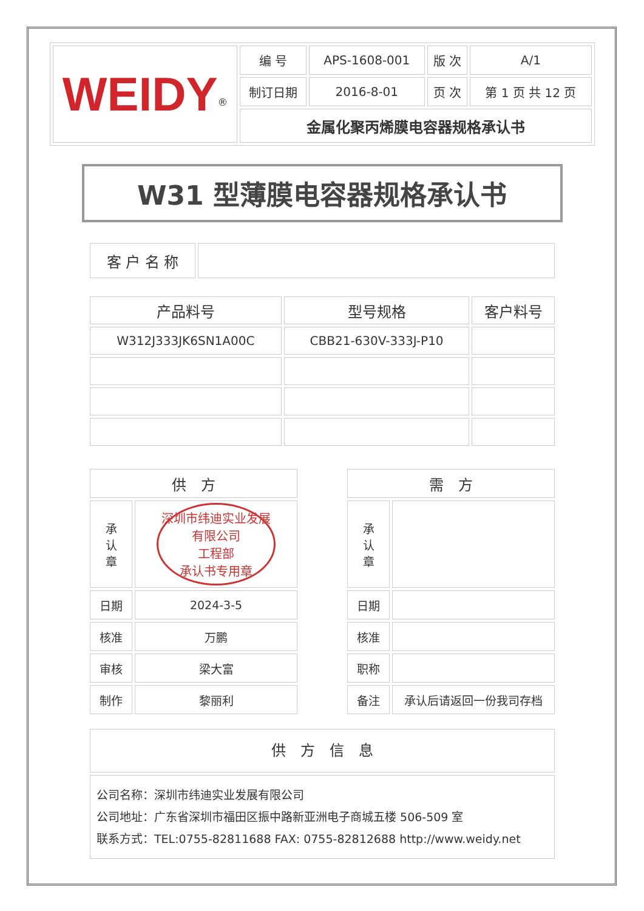| WEIDY<sup>®</sup> | 编 号 | APS-1608-001 | 版 次 | A/1 |
| | 制订日期 | 2016-8-01 | 页 次 | 第 1 页 共 12 页 |
| | 金属化聚丙烯膜电容器规格承认书 | | | |
W31 型薄膜电容器规格承认书
| 客 户 名 称 | |
| 产品料号 | 型号规格 | 客户料号 |
| W312J333JK6SN1A00C | CBB21-630V-333J-P10 | |
| 供 方 | |
| 承 认 章 | 深圳市纬迪实业发展有限公司 工程部 承认书专用章 |
| 日期 | 2024-3-5 |
| 核准 | 万鹏 |
| 审核 | 梁大富 |
| 制作 | 黎丽利 |
| 需 方 | |
| 承 认 章 | |
| 日期 | |
| 核准 | |
| 职称 | |
| 备注 | 承认后请返回一份我司存档 |
| 供 方 信 息 |
| 公司名称：深圳市纬迪实业发展有限公司 公司地址：广东省深圳市福田区振中路新亚洲电子商城五楼 506-509 室 联系方式：TEL:0755-82811688 FAX: 0755-82812688 http://www.weidy.net |